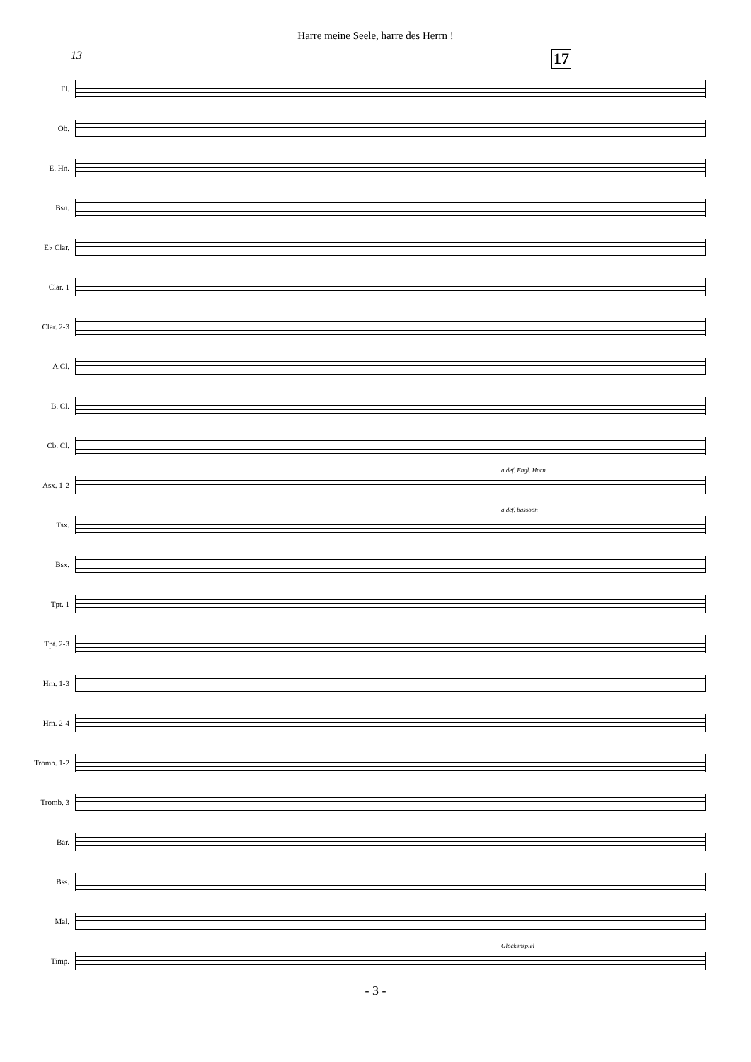Harre meine Seele, harre des Herrn !
13 17
Fl.
Ob.
E. Hn.
Bsn.
E♭ Clar.
Clar. 1
Clar. 2-3
A.Cl.
B. Cl.
Cb. Cl.
Asx. 1-2
a def. Engl. Horn
Tsx.
a def. bassoon
Bsx.
Tpt. 1
Tpt. 2-3
Hrn. 1-3
Hrn. 2-4
Tromb. 1-2
Tromb. 3
Bar.
Bss.
Mal.
Timp.
Glockenspiel
- 3 -